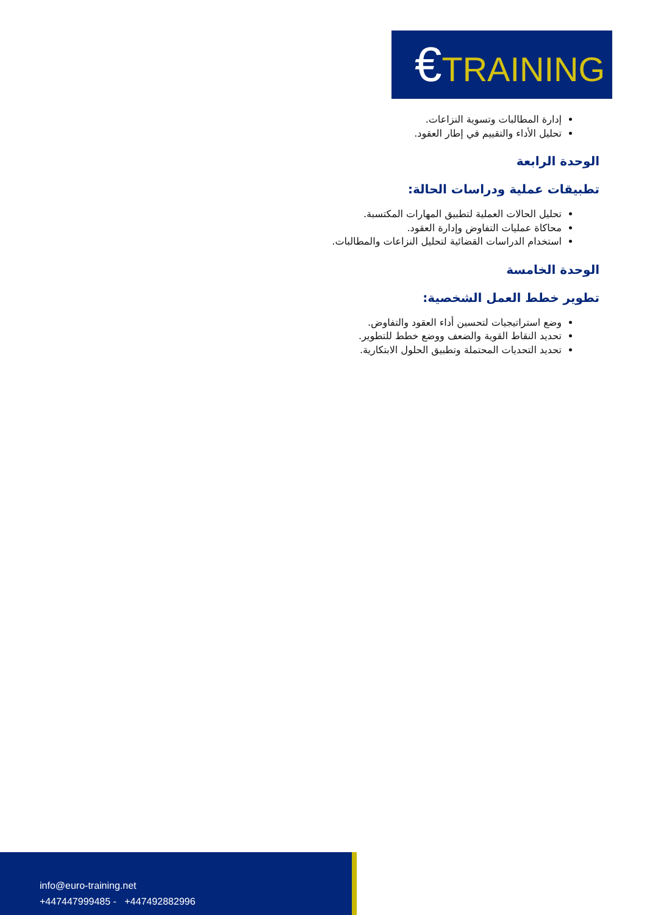€TRAINING
إدارة المطالبات وتسوية النزاعات.
تحليل الأداء والتقييم في إطار العقود.
الوحدة الرابعة
تطبيقات عملية ودراسات الحالة:
تحليل الحالات العملية لتطبيق المهارات المكتسبة.
محاكاة عمليات التفاوض وإدارة العقود.
استخدام الدراسات القضائية لتحليل النزاعات والمطالبات.
الوحدة الخامسة
تطوير خطط العمل الشخصية:
وضع استراتيجيات لتحسين أداء العقود والتفاوض.
تحديد النقاط القوية والضعف ووضع خطط للتطوير.
تحديد التحديات المحتملة وتطبيق الحلول الابتكارية.
info@euro-training.net
+447447999485 - +447492882996